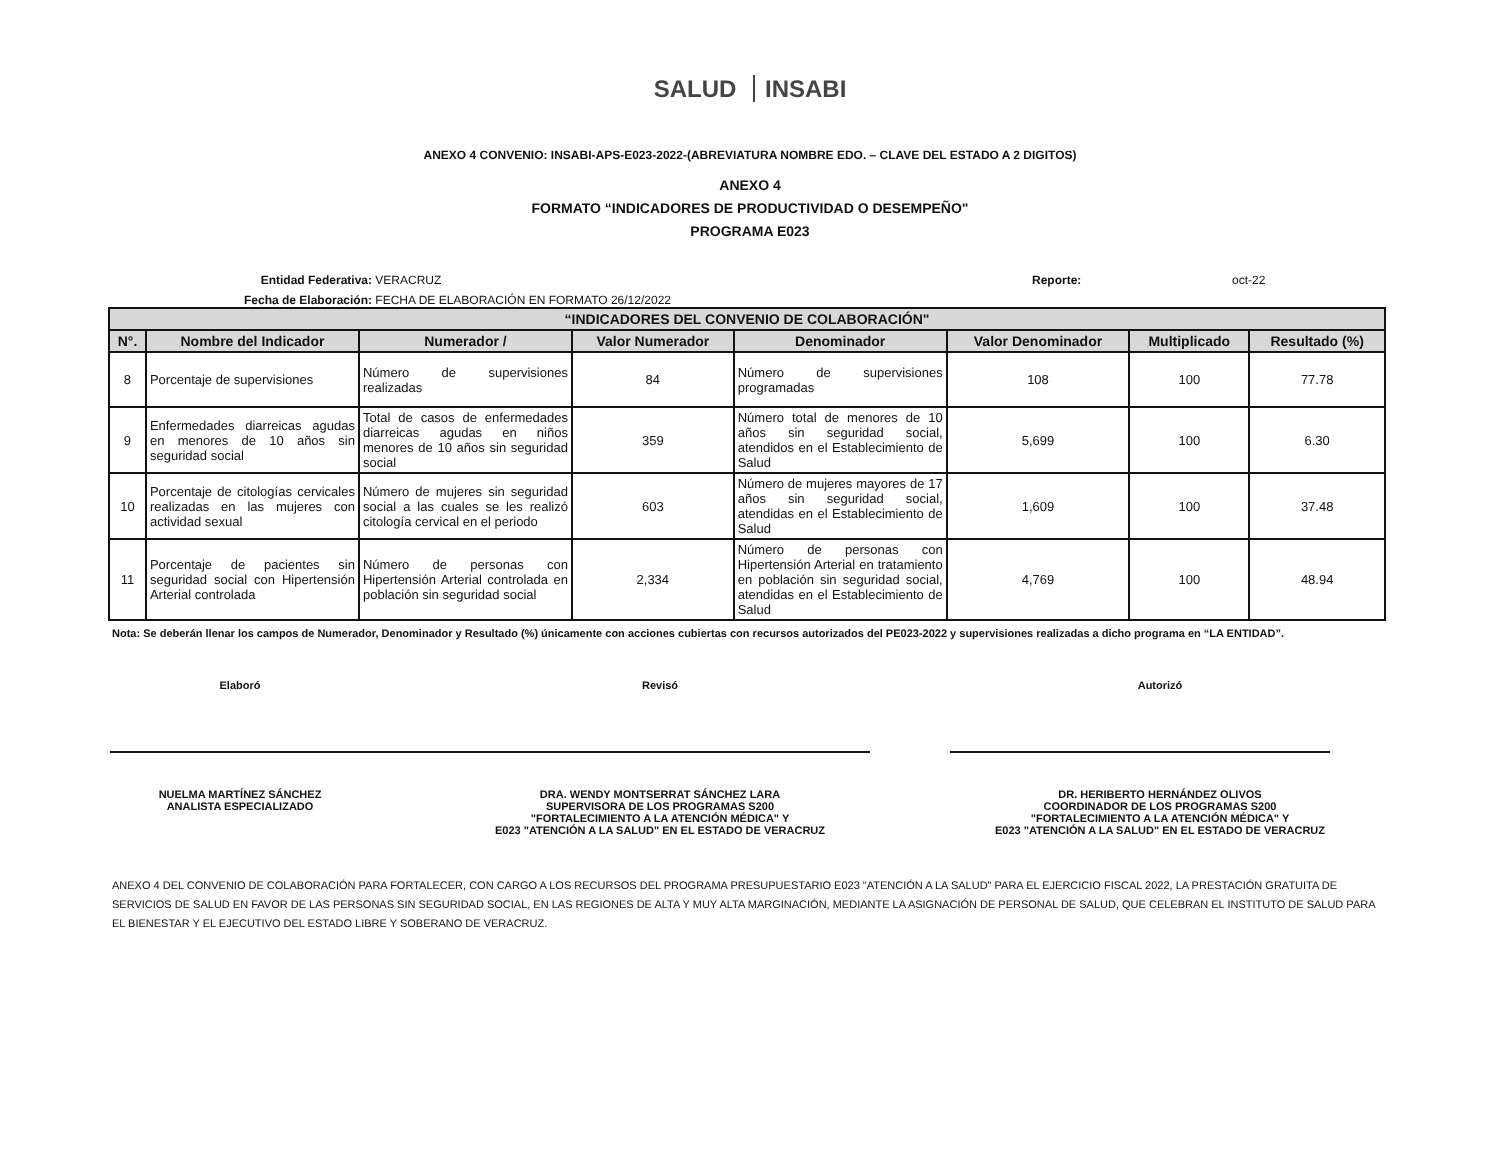SALUD INSABI
ANEXO 4 CONVENIO: INSABI-APS-E023-2022-(ABREVIATURA NOMBRE EDO. – CLAVE DEL ESTADO A 2 DIGITOS)
ANEXO 4
FORMATO “INDICADORES DE PRODUCTIVIDAD O DESEMPEÑO"
PROGRAMA E023
Entidad Federativa: VERACRUZ Reporte: oct-22
Fecha de Elaboración: FECHA DE ELABORACIÓN EN FORMATO 26/12/2022
| “INDICADORES DEL CONVENIO DE COLABORACIÓN" | | | | | | | |
| --- | --- | --- | --- | --- | --- | --- | --- |
| N°. | Nombre del Indicador | Numerador / | Valor Numerador | Denominador | Valor Denominador | Multiplicado | Resultado (%) |
| 8 | Porcentaje de supervisiones | Número de supervisiones realizadas | 84 | Número de supervisiones programadas | 108 | 100 | 77.78 |
| 9 | Enfermedades diarreicas agudas en menores de 10 años sin seguridad social | Total de casos de enfermedades diarreicas agudas en niños menores de 10 años sin seguridad social | 359 | Número total de menores de 10 años sin seguridad social, atendidos en el Establecimiento de Salud | 5,699 | 100 | 6.30 |
| 10 | Porcentaje de citologías cervicales realizadas en las mujeres con actividad sexual | Número de mujeres sin seguridad social a las cuales se les realizó citología cervical en el periodo | 603 | Número de mujeres mayores de 17 años sin seguridad social, atendidas en el Establecimiento de Salud | 1,609 | 100 | 37.48 |
| 11 | Porcentaje de pacientes sin seguridad social con Hipertensión Arterial controlada | Número de personas con Hipertensión Arterial controlada en población sin seguridad social | 2,334 | Número de personas con Hipertensión Arterial en tratamiento en población sin seguridad social, atendidas en el Establecimiento de Salud | 4,769 | 100 | 48.94 |
Nota: Se deberán llenar los campos de Numerador, Denominador y Resultado (%) únicamente con acciones cubiertas con recursos autorizados del PE023-2022 y supervisiones realizadas a dicho programa en “LA ENTIDAD”.
Elaboró
NUELMA MARTÍNEZ SÁNCHEZ
ANALISTA ESPECIALIZADO
Revisó
DRA. WENDY MONTSERRAT SÁNCHEZ LARA
SUPERVISORA DE LOS PROGRAMAS S200
"FORTALECIMIENTO A LA ATENCIÓN MÉDICA" Y
E023 "ATENCIÓN A LA SALUD" EN EL ESTADO DE VERACRUZ
Autorizó
DR. HERIBERTO HERNÁNDEZ OLIVOS
COORDINADOR DE LOS PROGRAMAS S200
"FORTALECIMIENTO A LA ATENCIÓN MÉDICA" Y
E023 "ATENCIÓN A LA SALUD" EN EL ESTADO DE VERACRUZ
ANEXO 4 DEL CONVENIO DE COLABORACIÓN PARA FORTALECER, CON CARGO A LOS RECURSOS DEL PROGRAMA PRESUPUESTARIO E023 "ATENCIÓN A LA SALUD" PARA EL EJERCICIO FISCAL 2022, LA PRESTACIÓN GRATUITA DE SERVICIOS DE SALUD EN FAVOR DE LAS PERSONAS SIN SEGURIDAD SOCIAL, EN LAS REGIONES DE ALTA Y MUY ALTA MARGINACIÓN, MEDIANTE LA ASIGNACIÓN DE PERSONAL DE SALUD, QUE CELEBRAN EL INSTITUTO DE SALUD PARA EL BIENESTAR Y EL EJECUTIVO DEL ESTADO LIBRE Y SOBERANO DE VERACRUZ.